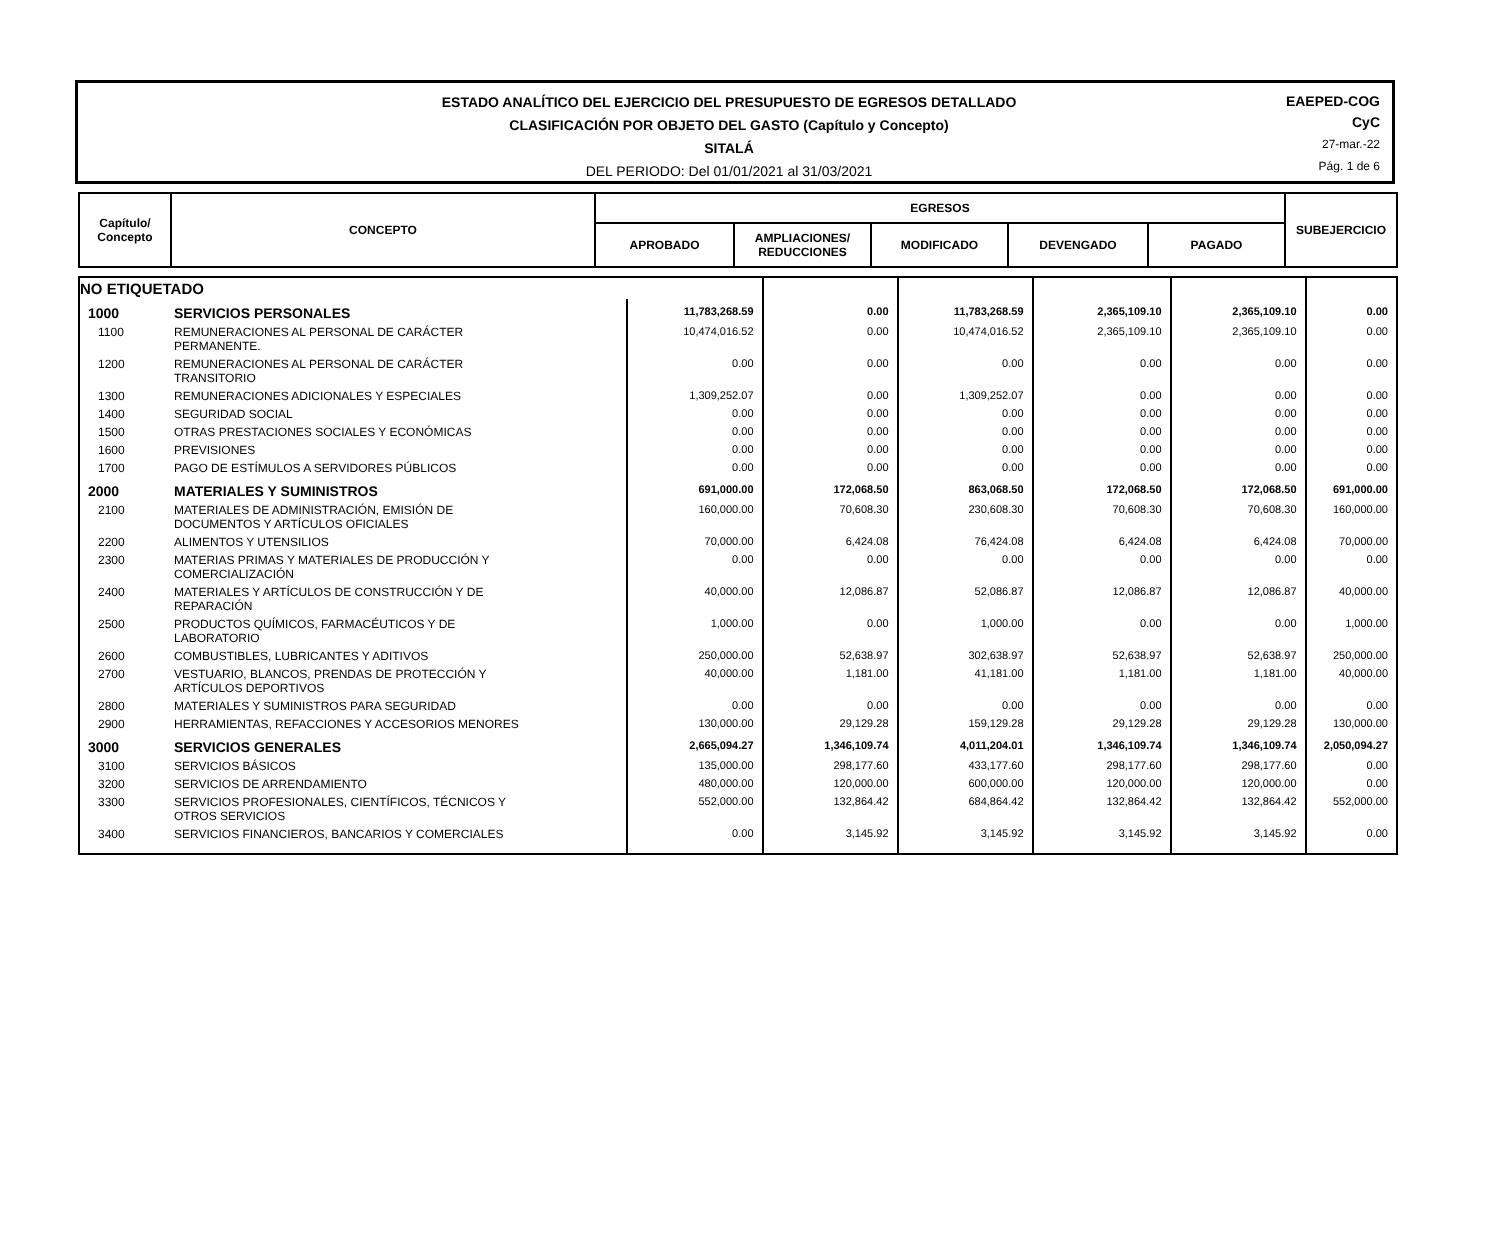ESTADO ANALÍTICO DEL EJERCICIO DEL PRESUPUESTO DE EGRESOS DETALLADO
CLASIFICACIÓN POR OBJETO DEL GASTO (Capítulo y Concepto)
SITALÁ
DEL PERIODO: Del 01/01/2021 al 31/03/2021
EAEPED-COG
CyC
27-mar.-22
Pág. 1 de 6
| Capítulo/ Concepto | CONCEPTO | EGRESOS | | | | | SUBEJERCICIO |
| --- | --- | --- | --- | --- | --- | --- | --- |
| | | APROBADO | AMPLIACIONES/ REDUCCIONES | MODIFICADO | DEVENGADO | PAGADO | |
| NO ETIQUETADO | | | | | | | |
| 1000 | SERVICIOS PERSONALES | 11,783,268.59 | 0.00 | 11,783,268.59 | 2,365,109.10 | 2,365,109.10 | 0.00 |
| 1100 | REMUNERACIONES AL PERSONAL DE CARÁCTER PERMANENTE. | 10,474,016.52 | 0.00 | 10,474,016.52 | 2,365,109.10 | 2,365,109.10 | 0.00 |
| 1200 | REMUNERACIONES AL PERSONAL DE CARÁCTER TRANSITORIO | 0.00 | 0.00 | 0.00 | 0.00 | 0.00 | 0.00 |
| 1300 | REMUNERACIONES ADICIONALES Y ESPECIALES | 1,309,252.07 | 0.00 | 1,309,252.07 | 0.00 | 0.00 | 0.00 |
| 1400 | SEGURIDAD SOCIAL | 0.00 | 0.00 | 0.00 | 0.00 | 0.00 | 0.00 |
| 1500 | OTRAS PRESTACIONES SOCIALES Y ECONÓMICAS | 0.00 | 0.00 | 0.00 | 0.00 | 0.00 | 0.00 |
| 1600 | PREVISIONES | 0.00 | 0.00 | 0.00 | 0.00 | 0.00 | 0.00 |
| 1700 | PAGO DE ESTÍMULOS A SERVIDORES PÚBLICOS | 0.00 | 0.00 | 0.00 | 0.00 | 0.00 | 0.00 |
| 2000 | MATERIALES Y SUMINISTROS | 691,000.00 | 172,068.50 | 863,068.50 | 172,068.50 | 172,068.50 | 691,000.00 |
| 2100 | MATERIALES DE ADMINISTRACIÓN, EMISIÓN DE DOCUMENTOS Y ARTÍCULOS OFICIALES | 160,000.00 | 70,608.30 | 230,608.30 | 70,608.30 | 70,608.30 | 160,000.00 |
| 2200 | ALIMENTOS Y UTENSILIOS | 70,000.00 | 6,424.08 | 76,424.08 | 6,424.08 | 6,424.08 | 70,000.00 |
| 2300 | MATERIAS PRIMAS Y MATERIALES DE PRODUCCIÓN Y COMERCIALIZACIÓN | 0.00 | 0.00 | 0.00 | 0.00 | 0.00 | 0.00 |
| 2400 | MATERIALES Y ARTÍCULOS DE CONSTRUCCIÓN Y DE REPARACIÓN | 40,000.00 | 12,086.87 | 52,086.87 | 12,086.87 | 12,086.87 | 40,000.00 |
| 2500 | PRODUCTOS QUÍMICOS, FARMACÉUTICOS Y DE LABORATORIO | 1,000.00 | 0.00 | 1,000.00 | 0.00 | 0.00 | 1,000.00 |
| 2600 | COMBUSTIBLES, LUBRICANTES Y ADITIVOS | 250,000.00 | 52,638.97 | 302,638.97 | 52,638.97 | 52,638.97 | 250,000.00 |
| 2700 | VESTUARIO, BLANCOS, PRENDAS DE PROTECCIÓN Y ARTÍCULOS DEPORTIVOS | 40,000.00 | 1,181.00 | 41,181.00 | 1,181.00 | 1,181.00 | 40,000.00 |
| 2800 | MATERIALES Y SUMINISTROS PARA SEGURIDAD | 0.00 | 0.00 | 0.00 | 0.00 | 0.00 | 0.00 |
| 2900 | HERRAMIENTAS, REFACCIONES Y ACCESORIOS MENORES | 130,000.00 | 29,129.28 | 159,129.28 | 29,129.28 | 29,129.28 | 130,000.00 |
| 3000 | SERVICIOS GENERALES | 2,665,094.27 | 1,346,109.74 | 4,011,204.01 | 1,346,109.74 | 1,346,109.74 | 2,050,094.27 |
| 3100 | SERVICIOS BÁSICOS | 135,000.00 | 298,177.60 | 433,177.60 | 298,177.60 | 298,177.60 | 0.00 |
| 3200 | SERVICIOS DE ARRENDAMIENTO | 480,000.00 | 120,000.00 | 600,000.00 | 120,000.00 | 120,000.00 | 0.00 |
| 3300 | SERVICIOS PROFESIONALES, CIENTÍFICOS, TÉCNICOS Y OTROS SERVICIOS | 552,000.00 | 132,864.42 | 684,864.42 | 132,864.42 | 132,864.42 | 552,000.00 |
| 3400 | SERVICIOS FINANCIEROS, BANCARIOS Y COMERCIALES | 0.00 | 3,145.92 | 3,145.92 | 3,145.92 | 3,145.92 | 0.00 |